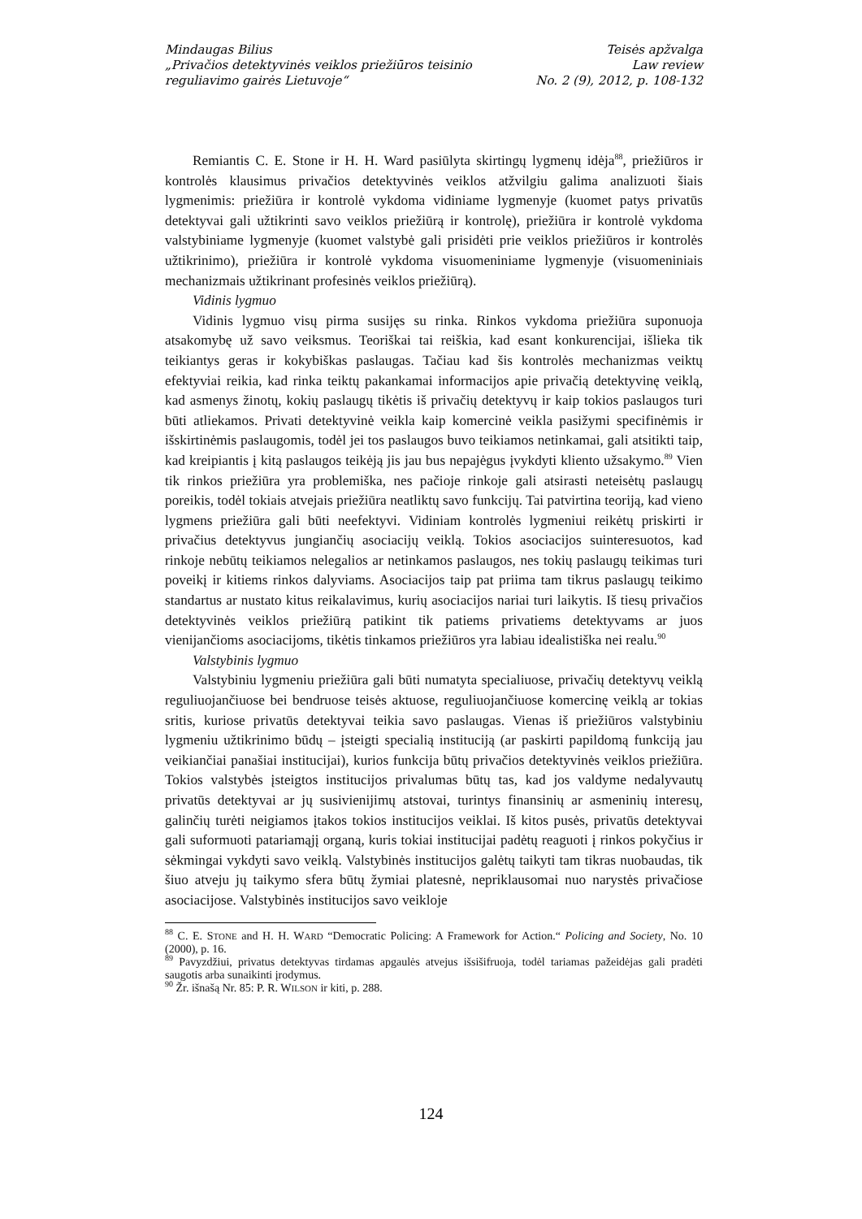Mindaugas Bilius
„Privačios detektyvinės veiklos priežiūros teisinio
reguliavimo gairės Lietuvoje“
Teisės apžvalga
Law review
No. 2 (9), 2012, p. 108-132
Remiantis C. E. Stone ir H. H. Ward pasiūlyta skirtingų lygmenų idėja<sup>88</sup>, priežiūros ir kontrolės klausimus privačios detektyvinės veiklos atžvilgiu galima analizuoti šiais lygmenimis: priežiūra ir kontrolė vykdoma vidiniame lygmenyje (kuomet patys privatūs detektyvai gali užtikrinti savo veiklos priežiūrą ir kontrolę), priežiūra ir kontrolė vykdoma valstybiniame lygmenyje (kuomet valstybė gali prisidėti prie veiklos priežiūros ir kontrolės užtikrinimo), priežiūra ir kontrolė vykdoma visuomeniniame lygmenyje (visuomeniniais mechanizmais užtikrinant profesinės veiklos priežiūrą).
Vidinis lygmuo
Vidinis lygmuo visų pirma susijęs su rinka. Rinkos vykdoma priežiūra suponuoja atsakomybę už savo veiksmus. Teoriškai tai reiškia, kad esant konkurencijai, išlieka tik teikiantys geras ir kokybiškas paslaugas. Tačiau kad šis kontrolės mechanizmas veiktų efektyviai reikia, kad rinka teiktų pakankamai informacijos apie privačią detektyvinę veiklą, kad asmenys žinotų, kokių paslaugų tikėtis iš privačių detektyvų ir kaip tokios paslaugos turi būti atliekamos. Privati detektyvinė veikla kaip komercinė veikla pasižymi specifinėmis ir išskirtinėmis paslaugomis, todėl jei tos paslaugos buvo teikiamos netinkamai, gali atsitikti taip, kad kreipiantis į kitą paslaugos teikėją jis jau bus nepajėgus įvykdyti kliento užsakymo.<sup>89</sup> Vien tik rinkos priežiūra yra problemiška, nes pačioje rinkoje gali atsirasti neteisėtų paslaugų poreikis, todėl tokiais atvejais priežiūra neatliktų savo funkcijų. Tai patvirtina teoriją, kad vieno lygmens priežiūra gali būti neefektyvi. Vidiniam kontrolės lygmeniui reikėtų priskirti ir privačius detektyvus jungiančių asociacijų veiklą. Tokios asociacijos suinteresuotos, kad rinkoje nebūtų teikiamos nelegalios ar netinkamos paslaugos, nes tokių paslaugų teikimas turi poveikį ir kitiems rinkos dalyviams. Asociacijos taip pat priima tam tikrus paslaugų teikimo standartus ar nustato kitus reikalavimus, kurių asociacijos nariai turi laikytis. Iš tiesų privačios detektyvinės veiklos priežiūrą patikint tik patiems privatiems detektyvams ar juos vienijančioms asociacijoms, tikėtis tinkamos priežiūros yra labiau idealistiška nei realu.<sup>90</sup>
Valstybinis lygmuo
Valstybiniu lygmeniu priežiūra gali būti numatyta specialiuose, privačių detektyvų veiklą reguliuojančiuose bei bendruose teisės aktuose, reguliuojančiuose komercinę veiklą ar tokias sritis, kuriose privatūs detektyvai teikia savo paslaugas. Vienas iš priežiūros valstybiniu lygmeniu užtikrinimo būdų – įsteigti specialią instituciją (ar paskirti papildomą funkciją jau veikiančiai panašiai institucijai), kurios funkcija būtų privačios detektyvinės veiklos priežiūra. Tokios valstybės įsteigtos institucijos privalumas būtų tas, kad jos valdyme nedalyvautų privatūs detektyvai ar jų susivienijimų atstovai, turintys finansinių ar asmeninių interesų, galinčių turėti neigiamos įtakos tokios institucijos veiklai. Iš kitos pusės, privatūs detektyvai gali suformuoti patariamąjį organą, kuris tokiai institucijai padėtų reaguoti į rinkos pokyčius ir sėkmingai vykdyti savo veiklą. Valstybinės institucijos galėtų taikyti tam tikras nuobaudas, tik šiuo atveju jų taikymo sfera būtų žymiai platesnė, nepriklausomai nuo narystės privačiose asociacijose. Valstybinės institucijos savo veikloje
<sup>88</sup> C. E. STONE and H. H. WARD “Democratic Policing: A Framework for Action.“ Policing and Society, No. 10 (2000), p. 16.
<sup>89</sup> Pavyzdžiui, privatus detektyvas tirdamas apgaulės atvejus išsišifruoja, todėl tariamas pažeidėjas gali pradėti saugotis arba sunaikinti įrodymus.
<sup>90</sup> Žr. išnašą Nr. 85: P. R. WILSON ir kiti, p. 288.
124